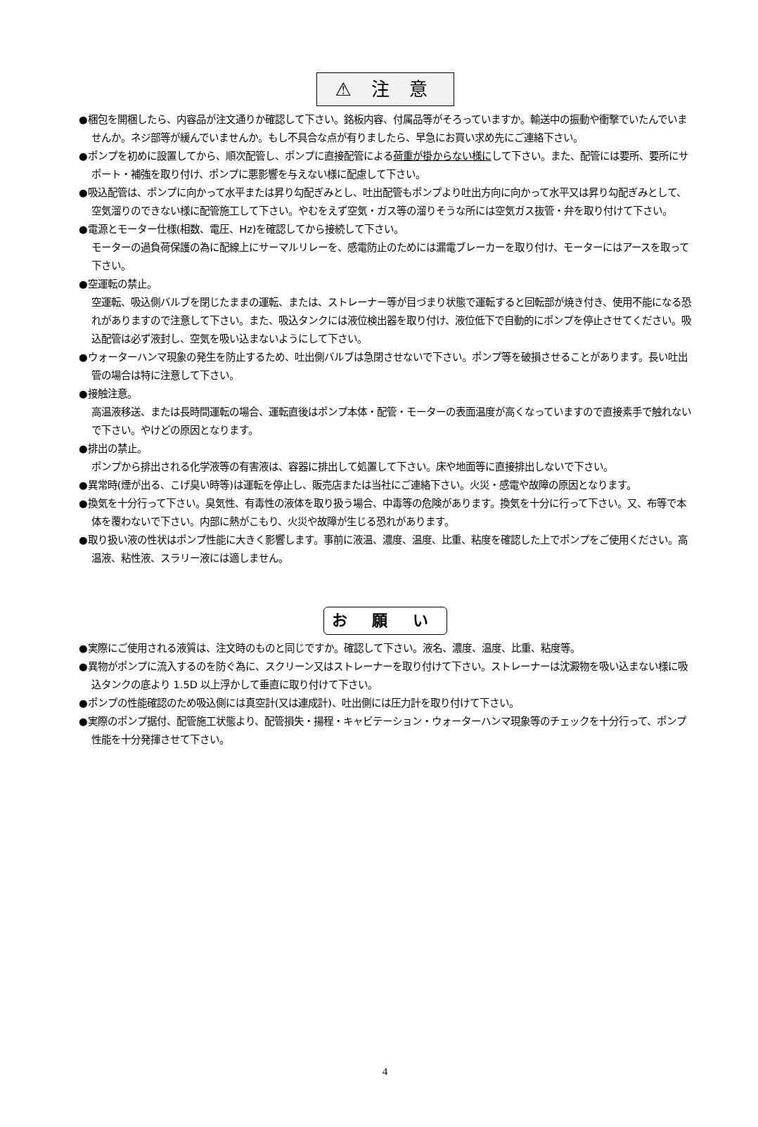⚠ 注 意
●梱包を開梱したら、内容品が注文通りか確認して下さい。銘板内容、付属品等がそろっていますか。輸送中の振動や衝撃でいたんでいませんか。ネジ部等が緩んでいませんか。もし不具合な点が有りましたら、早急にお買い求め先にご連絡下さい。
●ポンプを初めに設置してから、順次配管し、ポンプに直接配管による荷重が掛からない様にして下さい。また、配管には要所、要所にサポート・補強を取り付け、ポンプに悪影響を与えない様に配慮して下さい。
●吸込配管は、ポンプに向かって水平または昇り勾配ぎみとし、吐出配管もポンプより吐出方向に向かって水平又は昇り勾配ぎみとして、空気溜りのできない様に配管施工して下さい。やむをえず空気・ガス等の溜りそうな所には空気ガス抜管・弁を取り付けて下さい。
●電源とモーター仕様(相数、電圧、Hz)を確認してから接続して下さい。
モーターの過負荷保護の為に配線上にサーマルリレーを、感電防止のためには漏電ブレーカーを取り付け、モーターにはアースを取って下さい。
●空運転の禁止。
空運転、吸込側バルブを閉じたままの運転、または、ストレーナー等が目づまり状態で運転すると回転部が焼き付き、使用不能になる恐れがありますので注意して下さい。また、吸込タンクには液位検出器を取り付け、液位低下で自動的にポンプを停止させてください。吸込配管は必ず液封し、空気を吸い込まないようにして下さい。
●ウォーターハンマ現象の発生を防止するため、吐出側バルブは急閉させないで下さい。ポンプ等を破損させることがあります。長い吐出管の場合は特に注意して下さい。
●接触注意。
高温液移送、または長時間運転の場合、運転直後はポンプ本体・配管・モーターの表面温度が高くなっていますので直接素手で触れないで下さい。やけどの原因となります。
●排出の禁止。
ポンプから排出される化学液等の有害液は、容器に排出して処置して下さい。床や地面等に直接排出しないで下さい。
●異常時(煙が出る、こげ臭い時等)は運転を停止し、販売店または当社にご連絡下さい。火災・感電や故障の原因となります。
●換気を十分行って下さい。臭気性、有毒性の液体を取り扱う場合、中毒等の危険があります。換気を十分に行って下さい。又、布等で本体を覆わないで下さい。内部に熱がこもり、火災や故障が生じる恐れがあります。
●取り扱い液の性状はポンプ性能に大きく影響します。事前に液温、濃度、温度、比重、粘度を確認した上でポンプをご使用ください。高温液、粘性液、スラリー液には適しません。
お 願 い
●実際にご使用される液質は、注文時のものと同じですか。確認して下さい。液名、濃度、温度、比重、粘度等。
●異物がポンプに流入するのを防ぐ為に、スクリーン又はストレーナーを取り付けて下さい。ストレーナーは沈澱物を吸い込まない様に吸込タンクの底より 1.5D 以上浮かして垂直に取り付けて下さい。
●ポンプの性能確認のため吸込側には真空計(又は連成計)、吐出側には圧力計を取り付けて下さい。
●実際のポンプ据付、配管施工状態より、配管損失・揚程・キャビテーション・ウォーターハンマ現象等のチェックを十分行って、ポンプ性能を十分発揮させて下さい。
4